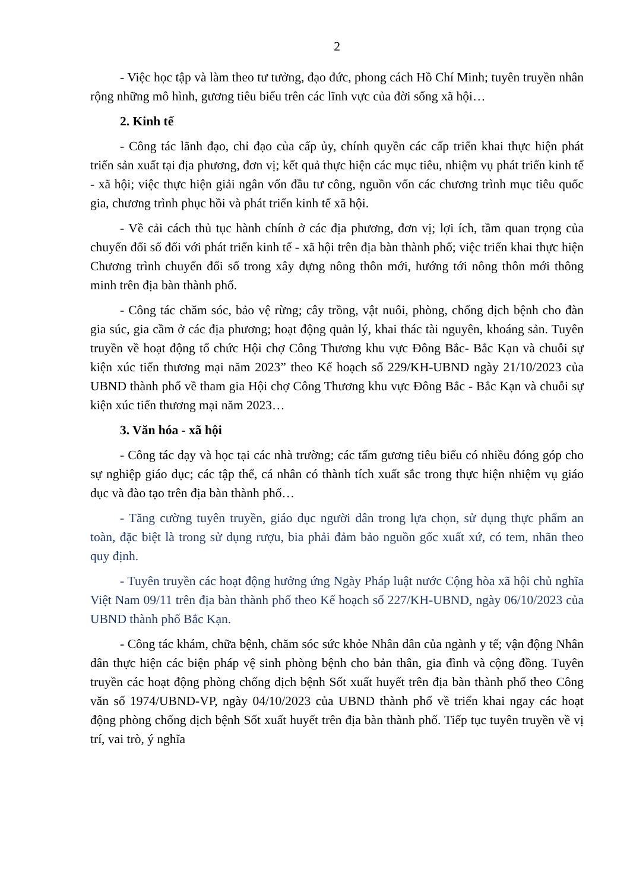2
- Việc học tập và làm theo tư tưởng, đạo đức, phong cách Hồ Chí Minh; tuyên truyền nhân rộng những mô hình, gương tiêu biểu trên các lĩnh vực của đời sống xã hội…
2. Kinh tế
- Công tác lãnh đạo, chỉ đạo của cấp ủy, chính quyền các cấp triển khai thực hiện phát triển sản xuất tại địa phương, đơn vị; kết quả thực hiện các mục tiêu, nhiệm vụ phát triển kinh tế - xã hội; việc thực hiện giải ngân vốn đầu tư công, nguồn vốn các chương trình mục tiêu quốc gia, chương trình phục hồi và phát triển kinh tế xã hội.
- Về cải cách thủ tục hành chính ở các địa phương, đơn vị; lợi ích, tầm quan trọng của chuyển đổi số đối với phát triển kinh tế - xã hội trên địa bàn thành phố; việc triển khai thực hiện Chương trình chuyển đổi số trong xây dựng nông thôn mới, hướng tới nông thôn mới thông minh trên địa bàn thành phố.
- Công tác chăm sóc, bảo vệ rừng; cây trồng, vật nuôi, phòng, chống dịch bệnh cho đàn gia súc, gia cầm ở các địa phương; hoạt động quản lý, khai thác tài nguyên, khoáng sản. Tuyên truyền về hoạt động tổ chức Hội chợ Công Thương khu vực Đông Bắc- Bắc Kạn và chuỗi sự kiện xúc tiến thương mại năm 2023” theo Kế hoạch số 229/KH-UBND ngày 21/10/2023 của UBND thành phố về tham gia Hội chợ Công Thương khu vực Đông Bắc - Bắc Kạn và chuỗi sự kiện xúc tiến thương mại năm 2023…
3. Văn hóa - xã hội
- Công tác dạy và học tại các nhà trường; các tấm gương tiêu biểu có nhiều đóng góp cho sự nghiệp giáo dục; các tập thể, cá nhân có thành tích xuất sắc trong thực hiện nhiệm vụ giáo dục và đào tạo trên địa bàn thành phố…
- Tăng cường tuyên truyền, giáo dục người dân trong lựa chọn, sử dụng thực phẩm an toàn, đặc biệt là trong sử dụng rượu, bia phải đảm bảo nguồn gốc xuất xứ, có tem, nhãn theo quy định.
- Tuyên truyền các hoạt động hưởng ứng Ngày Pháp luật nước Cộng hòa xã hội chủ nghĩa Việt Nam 09/11 trên địa bàn thành phố theo Kế hoạch số 227/KH-UBND, ngày 06/10/2023 của UBND thành phố Bắc Kạn.
- Công tác khám, chữa bệnh, chăm sóc sức khỏe Nhân dân của ngành y tế; vận động Nhân dân thực hiện các biện pháp vệ sinh phòng bệnh cho bản thân, gia đình và cộng đồng. Tuyên truyền các hoạt động phòng chống dịch bệnh Sốt xuất huyết trên địa bàn thành phố theo Công văn số 1974/UBND-VP, ngày 04/10/2023 của UBND thành phố về triển khai ngay các hoạt động phòng chống dịch bệnh Sốt xuất huyết trên địa bàn thành phố. Tiếp tục tuyên truyền về vị trí, vai trò, ý nghĩa